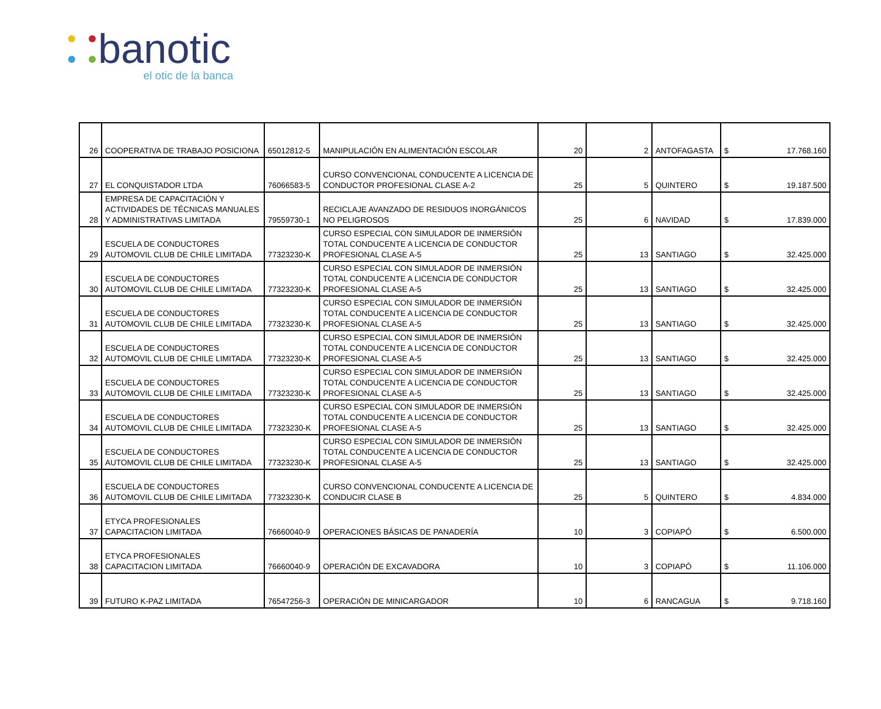banotic
el otic de la banca
| 26 | COOPERATIVA DE TRABAJO POSICIONA | 65012812-5 | MANIPULACIÓN EN ALIMENTACIÓN ESCOLAR | 20 | 2 | ANTOFAGASTA | $ 17.768.160 |
| 27 | EL CONQUISTADOR LTDA | 76066583-5 | CURSO CONVENCIONAL CONDUCENTE A LICENCIA DE CONDUCTOR PROFESIONAL CLASE A-2 | 25 | 5 | QUINTERO | $ 19.187.500 |
| 28 | EMPRESA DE CAPACITACIÓN Y ACTIVIDADES DE TÉCNICAS MANUALES Y ADMINISTRATIVAS LIMITADA | 79559730-1 | RECICLAJE AVANZADO DE RESIDUOS INORGÁNICOS NO PELIGROSOS | 25 | 6 | NAVIDAD | $ 17.839.000 |
| 29 | ESCUELA DE CONDUCTORES AUTOMOVIL CLUB DE CHILE LIMITADA | 77323230-K | CURSO ESPECIAL CON SIMULADOR DE INMERSIÓN TOTAL CONDUCENTE A LICENCIA DE CONDUCTOR PROFESIONAL CLASE A-5 | 25 | 13 | SANTIAGO | $ 32.425.000 |
| 30 | ESCUELA DE CONDUCTORES AUTOMOVIL CLUB DE CHILE LIMITADA | 77323230-K | CURSO ESPECIAL CON SIMULADOR DE INMERSIÓN TOTAL CONDUCENTE A LICENCIA DE CONDUCTOR PROFESIONAL CLASE A-5 | 25 | 13 | SANTIAGO | $ 32.425.000 |
| 31 | ESCUELA DE CONDUCTORES AUTOMOVIL CLUB DE CHILE LIMITADA | 77323230-K | CURSO ESPECIAL CON SIMULADOR DE INMERSIÓN TOTAL CONDUCENTE A LICENCIA DE CONDUCTOR PROFESIONAL CLASE A-5 | 25 | 13 | SANTIAGO | $ 32.425.000 |
| 32 | ESCUELA DE CONDUCTORES AUTOMOVIL CLUB DE CHILE LIMITADA | 77323230-K | CURSO ESPECIAL CON SIMULADOR DE INMERSIÓN TOTAL CONDUCENTE A LICENCIA DE CONDUCTOR PROFESIONAL CLASE A-5 | 25 | 13 | SANTIAGO | $ 32.425.000 |
| 33 | ESCUELA DE CONDUCTORES AUTOMOVIL CLUB DE CHILE LIMITADA | 77323230-K | CURSO ESPECIAL CON SIMULADOR DE INMERSIÓN TOTAL CONDUCENTE A LICENCIA DE CONDUCTOR PROFESIONAL CLASE A-5 | 25 | 13 | SANTIAGO | $ 32.425.000 |
| 34 | ESCUELA DE CONDUCTORES AUTOMOVIL CLUB DE CHILE LIMITADA | 77323230-K | CURSO ESPECIAL CON SIMULADOR DE INMERSIÓN TOTAL CONDUCENTE A LICENCIA DE CONDUCTOR PROFESIONAL CLASE A-5 | 25 | 13 | SANTIAGO | $ 32.425.000 |
| 35 | ESCUELA DE CONDUCTORES AUTOMOVIL CLUB DE CHILE LIMITADA | 77323230-K | CURSO ESPECIAL CON SIMULADOR DE INMERSIÓN TOTAL CONDUCENTE A LICENCIA DE CONDUCTOR PROFESIONAL CLASE A-5 | 25 | 13 | SANTIAGO | $ 32.425.000 |
| 36 | ESCUELA DE CONDUCTORES AUTOMOVIL CLUB DE CHILE LIMITADA | 77323230-K | CURSO CONVENCIONAL CONDUCENTE A LICENCIA DE CONDUCIR CLASE B | 25 | 5 | QUINTERO | $ 4.834.000 |
| 37 | ETYCA PROFESIONALES CAPACITACION LIMITADA | 76660040-9 | OPERACIONES BÁSICAS DE PANADERÍA | 10 | 3 | COPIAPÓ | $ 6.500.000 |
| 38 | ETYCA PROFESIONALES CAPACITACION LIMITADA | 76660040-9 | OPERACIÓN DE EXCAVADORA | 10 | 3 | COPIAPÓ | $ 11.106.000 |
| 39 | FUTURO K-PAZ LIMITADA | 76547256-3 | OPERACIÓN DE MINICARGADOR | 10 | 6 | RANCAGUA | $ 9.718.160 |